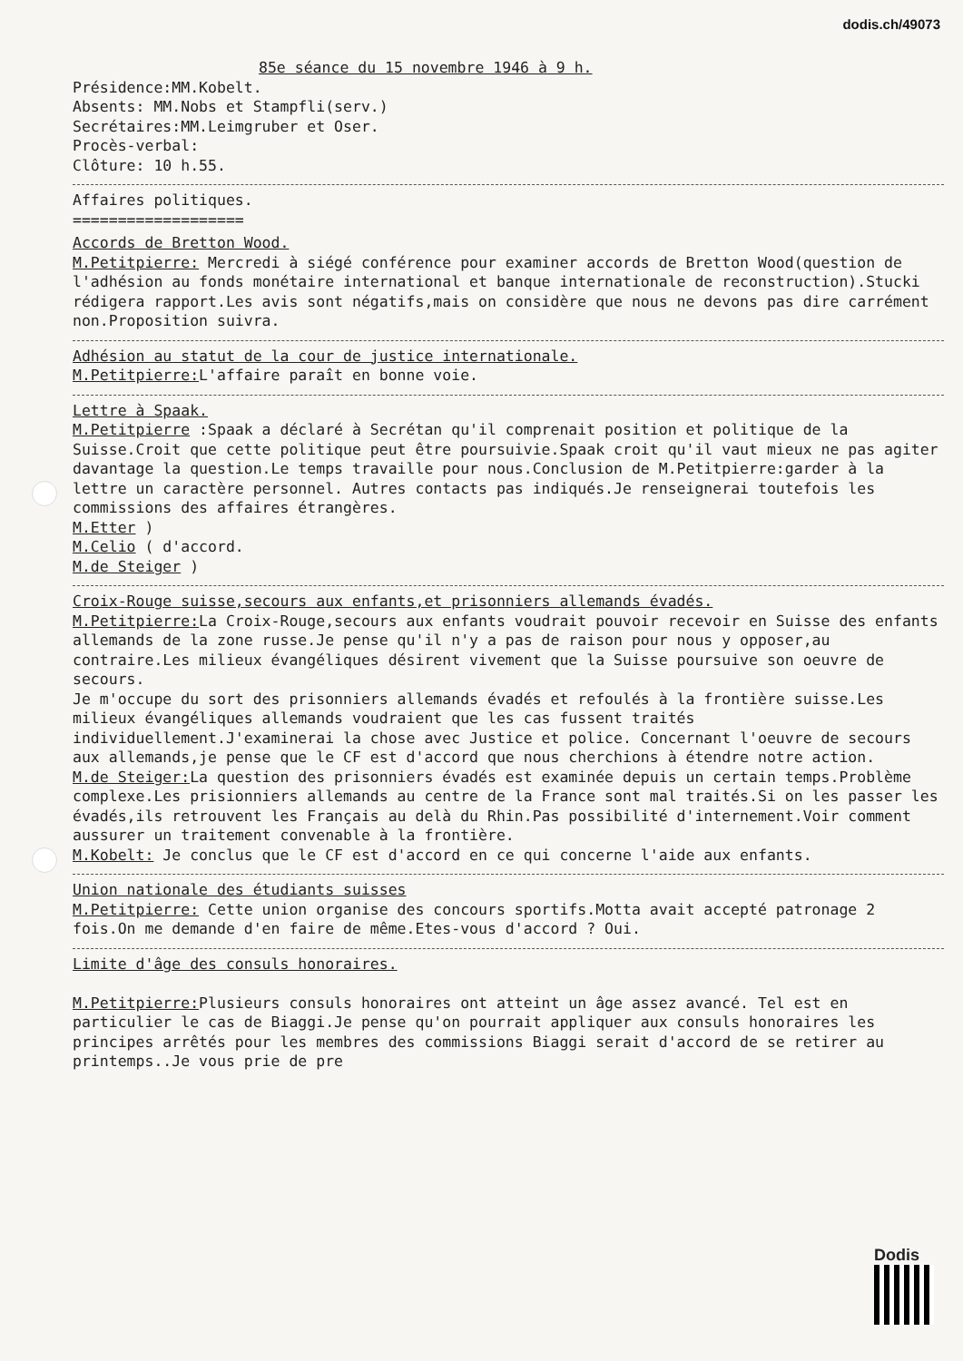dodis.ch/49073
85e séance du 15 novembre 1946 à 9 h.
Présidence:MM.Kobelt.
Absents: MM.Nobs et Stampfli(serv.)
Secrétaires:MM.Leimgruber et Oser.
Procès-verbal:
Clôture: 10 h.55.
Affaires politiques.
===================
Accords de Bretton Wood.
M.Petitpierre: Mercredi à siégé conférence pour examiner accords de Bretton Wood(question de l'adhésion au fonds monétaire international et banque internationale de reconstruction).Stucki rédigera rapport.Les avis sont négatifs,mais on considère que nous ne devons pas dire carrément non.Proposition suivra.
Adhésion au statut de la cour de justice internationale.
M.Petitpierre: L'affaire paraît en bonne voie.
Lettre à Spaak.
M.Petitpierre :Spaak a déclaré à Secrétan qu'il comprenait position et politique de la Suisse.Croit que cette politique peut être poursuivie.Spaak croit qu'il vaut mieux ne pas agiter davantage la question.Le temps travaille pour nous.Conclusion de M.Petitpierre:garder à la lettre un caractère personnel. Autres contacts pas indiqués.Je renseignerai toutefois les commissions des affaires étrangères.
M.Etter )
M.Celio ( d'accord.
M.de Steiger )
Croix-Rouge suisse,secours aux enfants,et prisonniers allemands évadés.
M.Petitpierre: La Croix-Rouge,secours aux enfants voudrait pouvoir recevoir en Suisse des enfants allemands de la zone russe.Je pense qu'il n'y a pas de raison pour nous y opposer,au contraire.Les milieux évangéliques désirent vivement que la Suisse poursuive son oeuvre de secours.
Je m'occupe du sort des prisonniers allemands évadés et refoulés à la frontière suisse.Les milieux évangéliques allemands voudraient que les cas fussent traités individuellement.J'examinerai la chose avec Justice et police. Concernant l'oeuvre de secours aux allemands,je pense que le CF est d'accord que nous cherchions à étendre notre action.
M.de Steiger: La question des prisonniers évadés est examinée depuis un certain temps.Problème complexe.Les prisionniers allemands au centre de la France sont mal traités.Si on les passer les évadés,ils retrouvent les Français au delà du Rhin.Pas possibilité d'internement.Voir comment aussurer un traitement convenable à la frontière.
M.Kobelt: Je conclus que le CF est d'accord en ce qui concerne l'aide aux enfants.
Union nationale des étudiants suisses
M.Petitpierre: Cette union organise des concours sportifs.Motta avait accepté patronage 2 fois.On me demande d'en faire de même.Etes-vous d'accord ? Oui.
Limite d'âge des consuls honoraires.
M.Petitpierre: Plusieurs consuls honoraires ont atteint un âge assez avancé. Tel est en particulier le cas de Biaggi.Je pense qu'on pourrait appliquer aux consuls honoraires les principes arrêtés pour les membres des commissions Biaggi serait d'accord de se retirer au printemps..Je vous prie de pre
Dodis